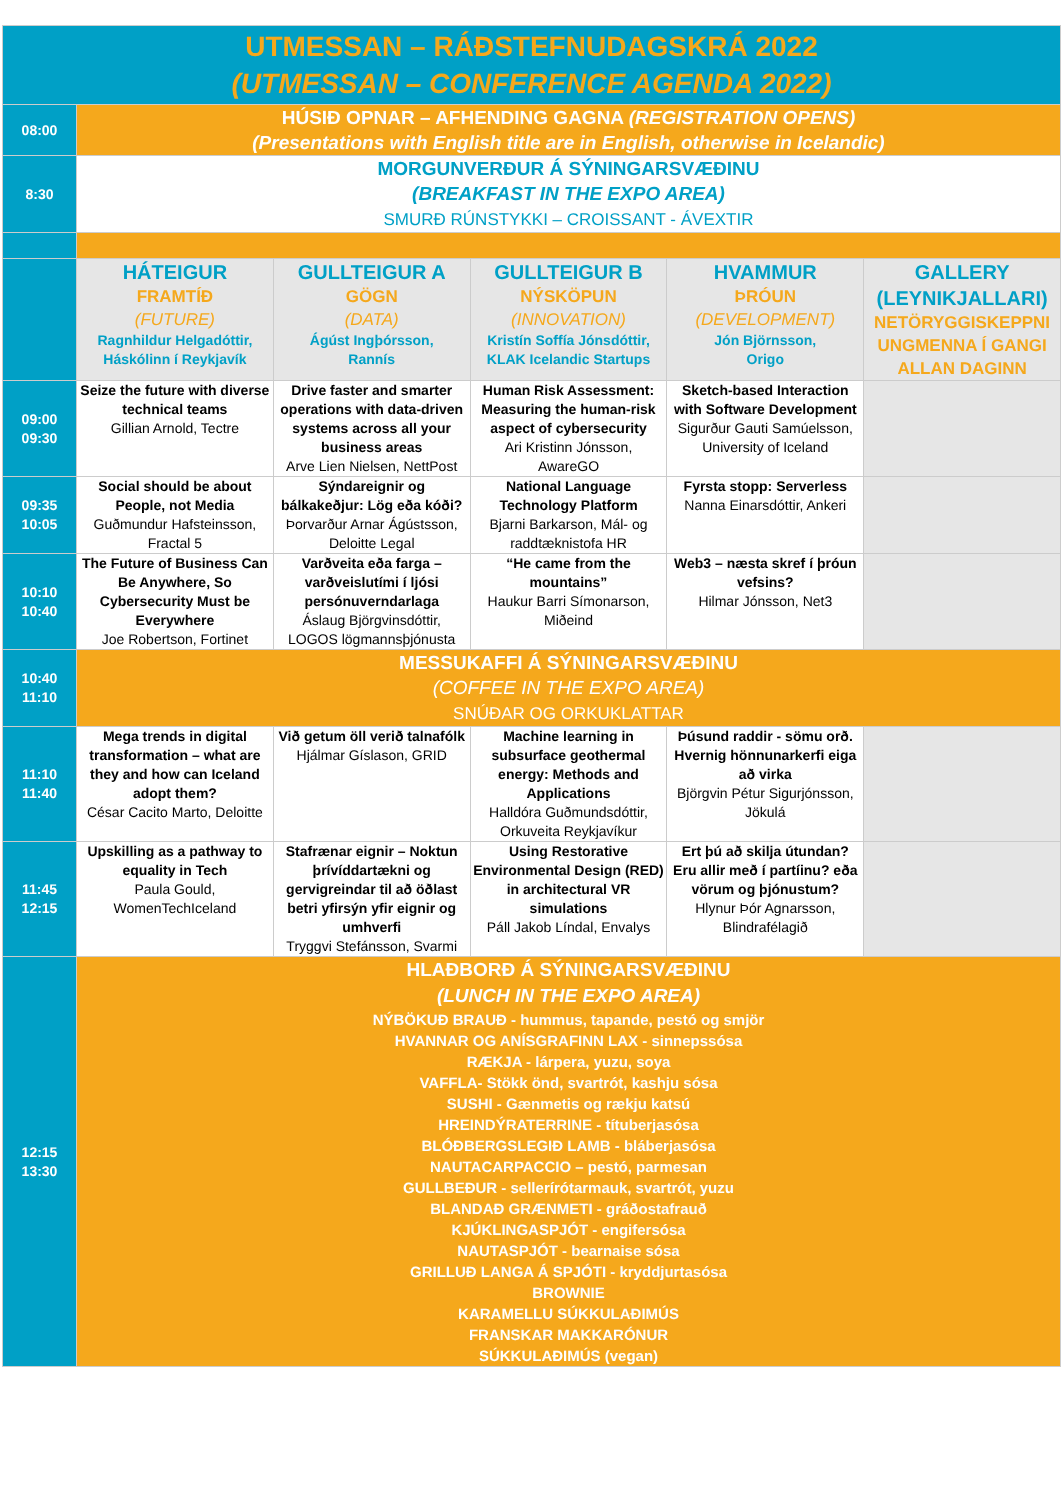| UTMESSAN – RÁÐSTEFNUDAGSKRÁ 2022 (UTMESSAN – CONFERENCE AGENDA 2022) | | | | | |
| 08:00 | HÚSIÐ OPNAR – AFHENDING GAGNA (REGISTRATION OPENS) (Presentations with English title are in English, otherwise in Icelandic) | | | | |
| 8:30 | MORGUNVERÐUR Á SÝNINGARSVÆÐINU (BREAKFAST IN THE EXPO AREA) SMURÐ RÚNSTYKKI – CROISSANT - ÁVEXTIR | | | | |
| | HÁTEIGUR FRAMTÍÐ (FUTURE) Ragnhildur Helgadóttir, Háskólinn í Reykjavík | GULLTEIGUR A GÖGN (DATA) Ágúst Ingþórsson, Rannís | GULLTEIGUR B NÝSKÖPUN (INNOVATION) Kristín Soffía Jónsdóttir, KLAK Icelandic Startups | HVAMMUR ÞRÓUN (DEVELOPMENT) Jón Björnsson, Origo | GALLERY (LEYNIKJALLARI) NETÖRYGGISKEPPNI UNGMENNA Í GANGI ALLAN DAGINN |
| 09:00 09:30 | Seize the future with diverse technical teams Gillian Arnold, Tectre | Drive faster and smarter operations with data-driven systems across all your business areas Arve Lien Nielsen, NettPost | Human Risk Assessment: Measuring the human-risk aspect of cybersecurity Ari Kristinn Jónsson, AwareGO | Sketch-based Interaction with Software Development Sigurður Gauti Samúelsson, University of Iceland | |
| 09:35 10:05 | Social should be about People, not Media Guðmundur Hafsteinsson, Fractal 5 | Sýndareignir og bálkakeðjur: Lög eða kóði? Þorvarður Arnar Ágústsson, Deloitte Legal | National Language Technology Platform Bjarni Barkarson, Mál- og raddtæknistofa HR | Fyrsta stopp: Serverless Nanna Einarsdóttir, Ankeri | |
| 10:10 10:40 | The Future of Business Can Be Anywhere, So Cybersecurity Must be Everywhere Joe Robertson, Fortinet | Varðveita eða farga – varðveislutími í ljósi persónuverndarlaga Áslaug Björgvinsdóttir, LOGOS lögmannsþjónusta | “He came from the mountains” Haukur Barri Símonarson, Miðeind | Web3 – næsta skref í þróun vefsins? Hilmar Jónsson, Net3 | |
| 10:40 11:10 | MESSUKAFFI Á SÝNINGARSVÆÐINU (COFFEE IN THE EXPO AREA) SNÚÐAR OG ORKUKLATTAR | | | | |
| 11:10 11:40 | Mega trends in digital transformation – what are they and how can Iceland adopt them? César Cacito Marto, Deloitte | Við getum öll verið talnafólk Hjálmar Gíslason, GRID | Machine learning in subsurface geothermal energy: Methods and Applications Halldóra Guðmundsdóttir, Orkuveita Reykjavíkur | Þúsund raddir - sömu orð. Hvernig hönnunarkerfi eiga að virka Björgvin Pétur Sigurjónsson, Jökulá | |
| 11:45 12:15 | Upskilling as a pathway to equality in Tech Paula Gould, WomenTechIceland | Stafrænar eignir – Noktun þrívíddartækni og gervigreindar til að öðlast betri yfirsýn yfir eignir og umhverfi Tryggvi Stefánsson, Svarmi | Using Restorative Environmental Design (RED) in architectural VR simulations Páll Jakob Líndal, Envalys | Ert þú að skilja útundan? Eru allir með í partíinu? eða vörum og þjónustum? Hlynur Þór Agnarsson, Blindrafélagið | |
| 12:15 13:30 | HLAÐBORÐ Á SÝNINGARSVÆÐINU (LUNCH IN THE EXPO AREA) NÝBÖKUÐ BRAUÐ - hummus, tapande, pestó og smjör HVANNAR OG ANÍSGRAFINN LAX - sinnepssósa RÆKJA - lárpera, yuzu, soya VAFFLA- Stökk önd, svartrót, kashju sósa SUSHI - Gænmetis og rækju katsú HREINDÝRATERRINE - títuberjasósa BLÓÐBERGSLEGIÐ LAMB - bláberjasósa NAUTACARPACCIO – pestó, parmesan GULLBEÐUR - sellerírótarmauk, svartrót, yuzu BLANDAÐ GRÆNMETI - gráðostafrauð KJÚKLINGASPJÓT - engifersósa NAUTASPJÓT - bearnaise sósa GRILLUÐ LANGA Á SPJÓTI - kryddjurtasósa BROWNIE KARAMELLU SÚKKULAÐIMÚS FRANSKAR MAKKARÓNUR SÚKKULAÐIMÚS (vegan) | | | | |